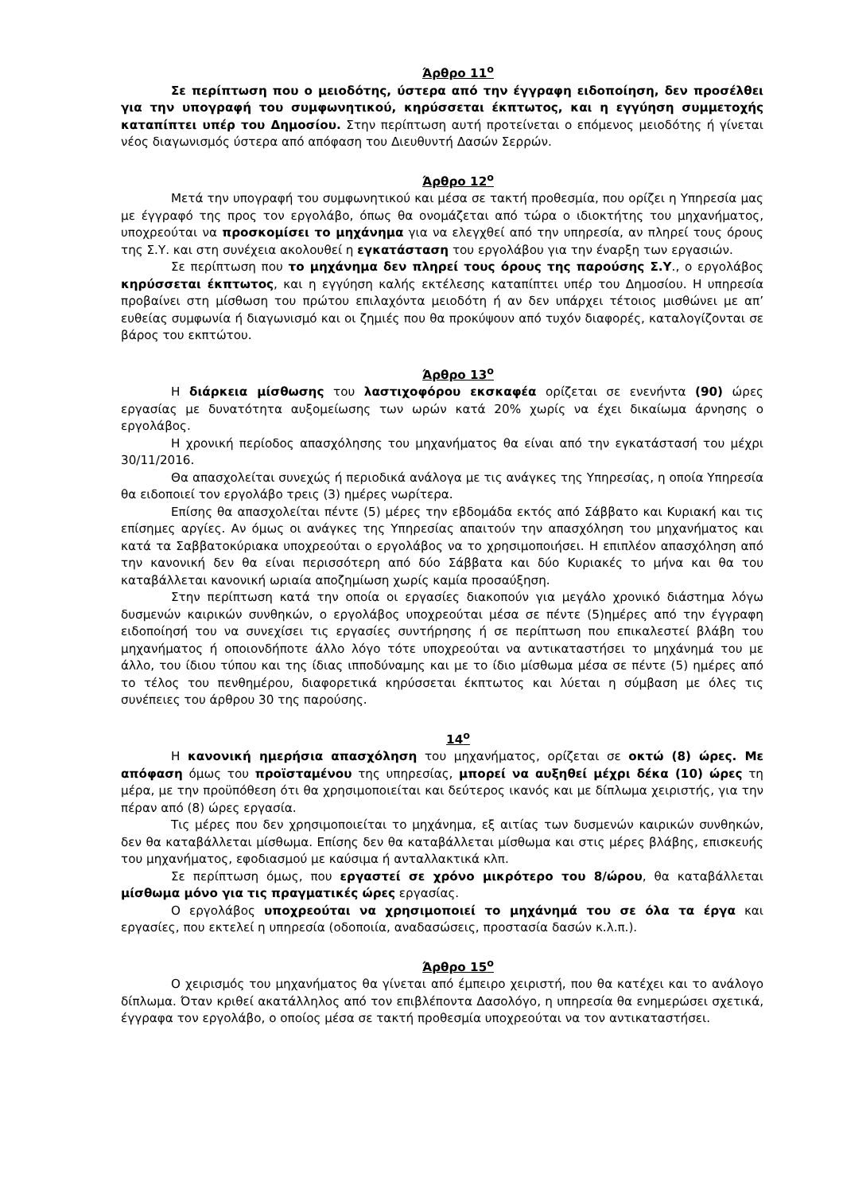Άρθρο 11<sup>ο</sup>
Σε περίπτωση που ο μειοδότης, ύστερα από την έγγραφη ειδοποίηση, δεν προσέλθει για την υπογραφή του συμφωνητικού, κηρύσσεται έκπτωτος, και η εγγύηση συμμετοχής καταπίπτει υπέρ του Δημοσίου. Στην περίπτωση αυτή προτείνεται ο επόμενος μειοδότης ή γίνεται νέος διαγωνισμός ύστερα από απόφαση του Διευθυντή Δασών Σερρών.
Άρθρο 12<sup>ο</sup>
Μετά την υπογραφή του συμφωνητικού και μέσα σε τακτή προθεσμία, που ορίζει η Υπηρεσία μας με έγγραφό της προς τον εργολάβο, όπως θα ονομάζεται από τώρα ο ιδιοκτήτης του μηχανήματος, υποχρεούται να προσκομίσει το μηχάνημα για να ελεγχθεί από την υπηρεσία, αν πληρεί τους όρους της Σ.Υ. και στη συνέχεια ακολουθεί η εγκατάσταση του εργολάβου για την έναρξη των εργασιών.
Σε περίπτωση που το μηχάνημα δεν πληρεί τους όρους της παρούσης Σ.Υ., ο εργολάβος κηρύσσεται έκπτωτος, και η εγγύηση καλής εκτέλεσης καταπίπτει υπέρ του Δημοσίου. Η υπηρεσία προβαίνει στη μίσθωση του πρώτου επιλαχόντα μειοδότη ή αν δεν υπάρχει τέτοιος μισθώνει με απ’ ευθείας συμφωνία ή διαγωνισμό και οι ζημιές που θα προκύψουν από τυχόν διαφορές, καταλογίζονται σε βάρος του εκπτώτου.
Άρθρο 13<sup>ο</sup>
Η διάρκεια μίσθωσης του λαστιχοφόρου εκσκαφέα ορίζεται σε ενενήντα (90) ώρες εργασίας με δυνατότητα αυξομείωσης των ωρών κατά 20% χωρίς να έχει δικαίωμα άρνησης ο εργολάβος.
Η χρονική περίοδος απασχόλησης του μηχανήματος θα είναι από την εγκατάστασή του μέχρι 30/11/2016.
Θα απασχολείται συνεχώς ή περιοδικά ανάλογα με τις ανάγκες της Υπηρεσίας, η οποία Υπηρεσία θα ειδοποιεί τον εργολάβο τρεις (3) ημέρες νωρίτερα.
Επίσης θα απασχολείται πέντε (5) μέρες την εβδομάδα εκτός από Σάββατο και Κυριακή και τις επίσημες αργίες. Αν όμως οι ανάγκες της Υπηρεσίας απαιτούν την απασχόληση του μηχανήματος και κατά τα Σαββατοκύριακα υποχρεούται ο εργολάβος να το χρησιμοποιήσει. Η επιπλέον απασχόληση από την κανονική δεν θα είναι περισσότερη από δύο Σάββατα και δύο Κυριακές το μήνα και θα του καταβάλλεται κανονική ωριαία αποζημίωση χωρίς καμία προσαύξηση.
Στην περίπτωση κατά την οποία οι εργασίες διακοπούν για μεγάλο χρονικό διάστημα λόγω δυσμενών καιρικών συνθηκών, ο εργολάβος υποχρεούται μέσα σε πέντε (5)ημέρες από την έγγραφη ειδοποίησή του να συνεχίσει τις εργασίες συντήρησης ή σε περίπτωση που επικαλεστεί βλάβη του μηχανήματος ή οποιονδήποτε άλλο λόγο τότε υποχρεούται να αντικαταστήσει το μηχάνημά του με άλλο, του ίδιου τύπου και της ίδιας ιπποδύναμης και με το ίδιο μίσθωμα μέσα σε πέντε (5) ημέρες από το τέλος του πενθημέρου, διαφορετικά κηρύσσεται έκπτωτος και λύεται η σύμβαση με όλες τις συνέπειες του άρθρου 30 της παρούσης.
14<sup>ο</sup>
Η κανονική ημερήσια απασχόληση του μηχανήματος, ορίζεται σε οκτώ (8) ώρες. Με απόφαση όμως του προϊσταμένου της υπηρεσίας, μπορεί να αυξηθεί μέχρι δέκα (10) ώρες τη μέρα, με την προϋπόθεση ότι θα χρησιμοποιείται και δεύτερος ικανός και με δίπλωμα χειριστής, για την πέραν από (8) ώρες εργασία.
Τις μέρες που δεν χρησιμοποιείται το μηχάνημα, εξ αιτίας των δυσμενών καιρικών συνθηκών, δεν θα καταβάλλεται μίσθωμα. Επίσης δεν θα καταβάλλεται μίσθωμα και στις μέρες βλάβης, επισκευής του μηχανήματος, εφοδιασμού με καύσιμα ή ανταλλακτικά κλπ.
Σε περίπτωση όμως, που εργαστεί σε χρόνο μικρότερο του 8/ώρου, θα καταβάλλεται μίσθωμα μόνο για τις πραγματικές ώρες εργασίας.
Ο εργολάβος υποχρεούται να χρησιμοποιεί το μηχάνημά του σε όλα τα έργα και εργασίες, που εκτελεί η υπηρεσία (οδοποιία, αναδασώσεις, προστασία δασών κ.λ.π.).
Άρθρο 15<sup>ο</sup>
Ο χειρισμός του μηχανήματος θα γίνεται από έμπειρο χειριστή, που θα κατέχει και το ανάλογο δίπλωμα. Όταν κριθεί ακατάλληλος από τον επιβλέποντα Δασολόγο, η υπηρεσία θα ενημερώσει σχετικά, έγγραφα τον εργολάβο, ο οποίος μέσα σε τακτή προθεσμία υποχρεούται να τον αντικαταστήσει.